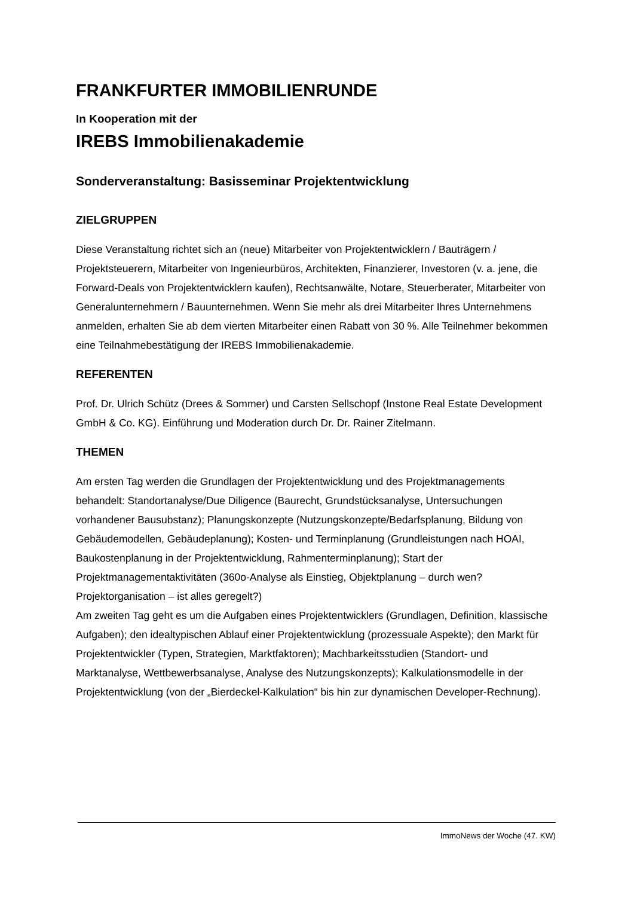FRANKFURTER IMMOBILIENRUNDE
In Kooperation mit der
IREBS Immobilienakademie
Sonderveranstaltung: Basisseminar Projektentwicklung
ZIELGRUPPEN
Diese Veranstaltung richtet sich an (neue) Mitarbeiter von Projektentwicklern / Bauträgern / Projektsteuerern, Mitarbeiter von Ingenieurbüros, Architekten, Finanzierer, Investoren (v. a. jene, die Forward-Deals von Projektentwicklern kaufen), Rechtsanwälte, Notare, Steuerberater, Mitarbeiter von Generalunternehmern / Bauunternehmen. Wenn Sie mehr als drei Mitarbeiter Ihres Unternehmens anmelden, erhalten Sie ab dem vierten Mitarbeiter einen Rabatt von 30 %. Alle Teilnehmer bekommen eine Teilnahmebestätigung der IREBS Immobilienakademie.
REFERENTEN
Prof. Dr. Ulrich Schütz (Drees & Sommer) und Carsten Sellschopf (Instone Real Estate Development GmbH & Co. KG). Einführung und Moderation durch Dr. Dr. Rainer Zitelmann.
THEMEN
Am ersten Tag werden die Grundlagen der Projektentwicklung und des Projektmanagements behandelt: Standortanalyse/Due Diligence (Baurecht, Grundstücksanalyse, Untersuchungen vorhandener Bausubstanz); Planungskonzepte (Nutzungskonzepte/Bedarfsplanung, Bildung von Gebäudemodellen, Gebäudeplanung); Kosten- und Terminplanung (Grundleistungen nach HOAI, Baukostenplanung in der Projektentwicklung, Rahmenterminplanung); Start der Projektmanagementaktivitäten (360o-Analyse als Einstieg, Objektplanung – durch wen? Projektorganisation – ist alles geregelt?)
Am zweiten Tag geht es um die Aufgaben eines Projektentwicklers (Grundlagen, Definition, klassische Aufgaben); den idealtypischen Ablauf einer Projektentwicklung (prozessuale Aspekte); den Markt für Projektentwickler (Typen, Strategien, Marktfaktoren); Machbarkeitsstudien (Standort- und Marktanalyse, Wettbewerbsanalyse, Analyse des Nutzungskonzepts); Kalkulationsmodelle in der Projektentwicklung (von der „Bierdeckel-Kalkulation“ bis hin zur dynamischen Developer-Rechnung).
ImmoNews der Woche (47. KW)